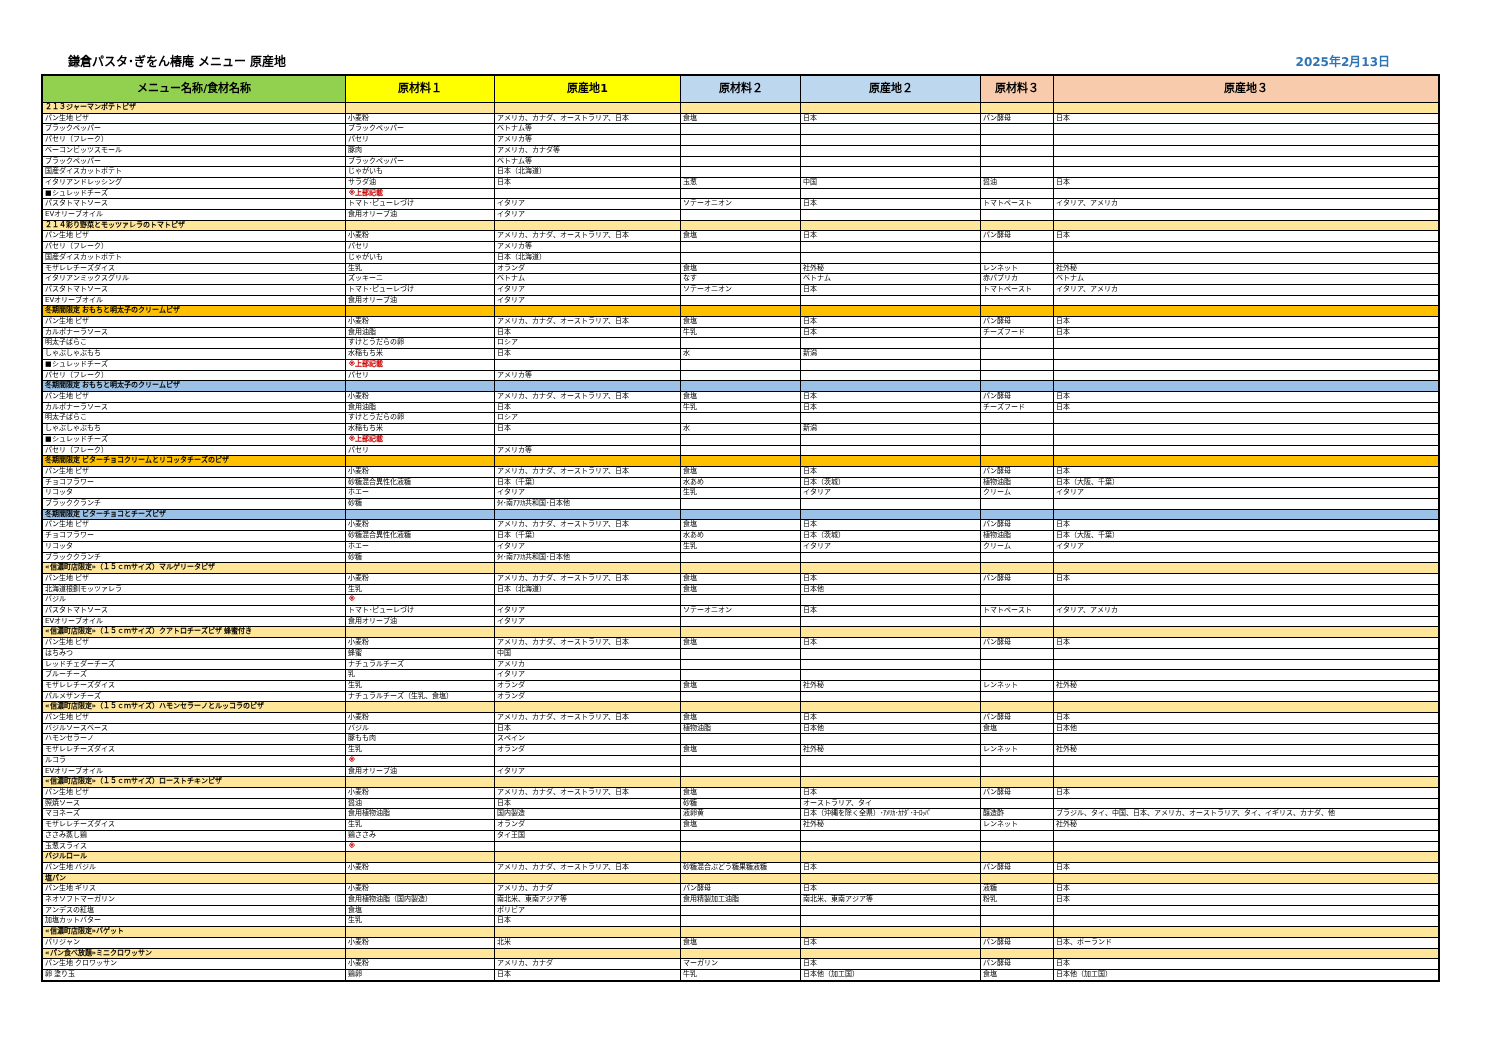鎌倉パスタ･ぎをん椿庵 メニュー 原産地 2025年2月13日
| メニュー名称/食材名称 | 原材料１ | 原産地1 | 原材料２ | 原産地２ | 原材料３ | 原産地３ |
| --- | --- | --- | --- | --- | --- | --- |
| ２１３ジャーマンポテトピザ | | | | | | |
| パン生地 ピザ | 小麦粉 | アメリカ、カナダ、オーストラリア、日本 | 食塩 | 日本 | パン酵母 | 日本 |
| ブラックペッパー | ブラックペッパー | ベトナム等 | | | | |
| パセリ（フレーク） | パセリ | アメリカ等 | | | | |
| ベーコンビッツスモール | 豚肉 | アメリカ、カナダ等 | | | | |
| ブラックペッパー | ブラックペッパー | ベトナム等 | | | | |
| 国産ダイスカットポテト | じゃがいも | 日本（北海道） | | | | |
| イタリアンドレッシング | サラダ油 | 日本 | 玉葱 | 中国 | 醤油 | 日本 |
| ■シュレッドチーズ | ※上部記載 | | | | | |
| パスタトマトソース | トマト･ピューレづけ | イタリア | ソテーオニオン | 日本 | トマトペースト | イタリア、アメリカ |
| EVオリーブオイル | 食用オリーブ油 | イタリア | | | | |
| ２１４彩り野菜とモッツァレラのトマトピザ | | | | | | |
| パン生地 ピザ | 小麦粉 | アメリカ、カナダ、オーストラリア、日本 | 食塩 | 日本 | パン酵母 | 日本 |
| パセリ（フレーク） | パセリ | アメリカ等 | | | | |
| 国産ダイスカットポテト | じゃがいも | 日本（北海道） | | | | |
| モザレレチーズダイス | 生乳 | オランダ | 食塩 | 社外秘 | レンネット | 社外秘 |
| イタリアンミックスグリル | ズッキーニ | ベトナム | なす | ベトナム | 赤パプリカ | ベトナム |
| パスタトマトソース | トマト･ピューレづけ | イタリア | ソテーオニオン | 日本 | トマトペースト | イタリア、アメリカ |
| EVオリーブオイル | 食用オリーブ油 | イタリア | | | | |
| 冬期間限定 おもちと明太子のクリームピザ | | | | | | |
| パン生地 ピザ | 小麦粉 | アメリカ、カナダ、オーストラリア、日本 | 食塩 | 日本 | パン酵母 | 日本 |
| カルボナーラソース | 食用油脂 | 日本 | 牛乳 | 日本 | チーズフード | 日本 |
| 明太子ばらこ | すけとうだらの卵 | ロシア | | | | |
| しゃぶしゃぶもち | 水稲もち米 | 日本 | 水 | 新潟 | | |
| ■シュレッドチーズ | ※上部記載 | | | | | |
| パセリ（フレーク） | パセリ | アメリカ等 | | | | |
| 冬期間限定 おもちと明太子のクリームピザ | | | | | | |
| パン生地 ピザ | 小麦粉 | アメリカ、カナダ、オーストラリア、日本 | 食塩 | 日本 | パン酵母 | 日本 |
| カルボナーラソース | 食用油脂 | 日本 | 牛乳 | 日本 | チーズフード | 日本 |
| 明太子ばらこ | すけとうだらの卵 | ロシア | | | | |
| しゃぶしゃぶもち | 水稲もち米 | 日本 | 水 | 新潟 | | |
| ■シュレッドチーズ | ※上部記載 | | | | | |
| パセリ（フレーク） | パセリ | アメリカ等 | | | | |
| 冬期間限定 ビターチョコクリームとリコッタチーズのピザ | | | | | | |
| パン生地 ピザ | 小麦粉 | アメリカ、カナダ、オーストラリア、日本 | 食塩 | 日本 | パン酵母 | 日本 |
| チョコフラワー | 砂糖混合異性化液糖 | 日本（千葉） | 水あめ | 日本（茨城） | 植物油脂 | 日本（大阪、千葉） |
| リコッタ | ホエー | イタリア | 生乳 | イタリア | クリーム | イタリア |
| ブラッククランチ | 砂糖 | ﾀｲ･南ｱﾌﾘｶ共和国･日本他 | | | | |
| 冬期間限定 ビターチョコとチーズピザ | | | | | | |
| パン生地 ピザ | 小麦粉 | アメリカ、カナダ、オーストラリア、日本 | 食塩 | 日本 | パン酵母 | 日本 |
| チョコフラワー | 砂糖混合異性化液糖 | 日本（千葉） | 水あめ | 日本（茨城） | 植物油脂 | 日本（大阪、千葉） |
| リコッタ | ホエー | イタリア | 生乳 | イタリア | クリーム | イタリア |
| ブラッククランチ | 砂糖 | ﾀｲ･南ｱﾌﾘｶ共和国･日本他 | | | | |
| «信濃町店限定»（１５ｃｍサイズ）マルゲリータピザ | | | | | | |
| パン生地 ピザ | 小麦粉 | アメリカ、カナダ、オーストラリア、日本 | 食塩 | 日本 | パン酵母 | 日本 |
| 北海道根釧モッツァレラ | 生乳 | 日本（北海道） | 食塩 | 日本他 | | |
| バジル | ※ | | | | | |
| パスタトマトソース | トマト･ピューレづけ | イタリア | ソテーオニオン | 日本 | トマトペースト | イタリア、アメリカ |
| EVオリーブオイル | 食用オリーブ油 | イタリア | | | | |
| «信濃町店限定»（１５ｃｍサイズ）クアトロチーズピザ 蜂蜜付き | | | | | | |
| パン生地 ピザ | 小麦粉 | アメリカ、カナダ、オーストラリア、日本 | 食塩 | 日本 | パン酵母 | 日本 |
| はちみつ | 蜂蜜 | 中国 | | | | |
| レッドチェダーチーズ | ナチュラルチーズ | アメリカ | | | | |
| ブルーチーズ | 乳 | イタリア | | | | |
| モザレレチーズダイス | 生乳 | オランダ | 食塩 | 社外秘 | レンネット | 社外秘 |
| パルメザンチーズ | ナチュラルチーズ（生乳、食塩） | オランダ | | | | |
| «信濃町店限定»（１５ｃｍサイズ）ハモンセラーノとルッコラのピザ | | | | | | |
| パン生地 ピザ | 小麦粉 | アメリカ、カナダ、オーストラリア、日本 | 食塩 | 日本 | パン酵母 | 日本 |
| バジルソースベース | バジル | 日本 | 植物油脂 | 日本他 | 食塩 | 日本他 |
| ハモンセラーノ | 豚もも肉 | スペイン | | | | |
| モザレレチーズダイス | 生乳 | オランダ | 食塩 | 社外秘 | レンネット | 社外秘 |
| ルコラ | ※ | | | | | |
| EVオリーブオイル | 食用オリーブ油 | イタリア | | | | |
| «信濃町店限定»（１５ｃｍサイズ）ローストチキンピザ | | | | | | |
| パン生地 ピザ | 小麦粉 | アメリカ、カナダ、オーストラリア、日本 | 食塩 | 日本 | パン酵母 | 日本 |
| 照焼ソース | 醤油 | 日本 | 砂糖 | オーストラリア、タイ | | |
| マヨネーズ | 食用植物油脂 | 国内製造 | 液卵黄 | 日本（沖縄を除く全県）･ｱﾒﾘｶ･ｶﾅﾀﾞ･ﾖｰﾛｯﾊﾟ | 醸造酢 | ブラジル、タイ、中国、日本、アメリカ、オーストラリア、タイ、イギリス、カナダ、他 |
| モザレレチーズダイス | 生乳 | オランダ | 食塩 | 社外秘 | レンネット | 社外秘 |
| ささみ蒸し鶏 | 鶏ささみ | タイ王国 | | | | |
| 玉葱スライス | ※ | | | | | |
| バジルロール | | | | | | |
| パン生地 バジル | 小麦粉 | アメリカ、カナダ、オーストラリア、日本 | 砂糖混合ぶどう糖果糖液糖 | 日本 | パン酵母 | 日本 |
| 塩パン | | | | | | |
| パン生地 ギリス | 小麦粉 | アメリカ、カナダ | パン酵母 | 日本 | 液糖 | 日本 |
| ネオソフトマーガリン | 食用植物油脂（国内製造） | 南北米、東南アジア等 | 食用精製加工油脂 | 南北米、東南アジア等 | 粉乳 | 日本 |
| アンデスの紅塩 | 食塩 | ボリビア | | | | |
| 加塩カットバター | 生乳 | 日本 | | | | |
| «信濃町店限定»バゲット | | | | | | |
| パリジャン | 小麦粉 | 北米 | 食塩 | 日本 | パン酵母 | 日本、ポーランド |
| «パン食べ放題»ミニクロワッサン | | | | | | |
| パン生地 クロワッサン | 小麦粉 | アメリカ、カナダ | マーガリン | 日本 | パン酵母 | 日本 |
| 卵 塗り玉 | 鶏卵 | 日本 | 牛乳 | 日本他（加工国） | 食塩 | 日本他（加工国） |